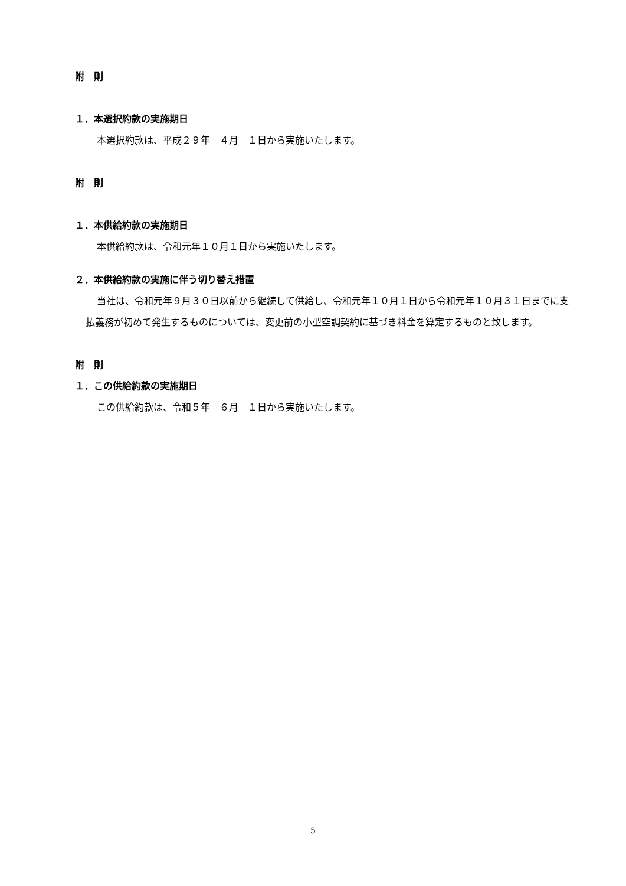附　則
１．本選択約款の実施期日
本選択約款は、平成２９年　４月　１日から実施いたします。
附　則
１．本供給約款の実施期日
本供給約款は、令和元年１０月１日から実施いたします。
２．本供給約款の実施に伴う切り替え措置
当社は、令和元年９月３０日以前から継続して供給し、令和元年１０月１日から令和元年１０月３１日までに支払義務が初めて発生するものについては、変更前の小型空調契約に基づき料金を算定するものと致します。
附　則
１．この供給約款の実施期日
この供給約款は、令和５年　６月　１日から実施いたします。
5